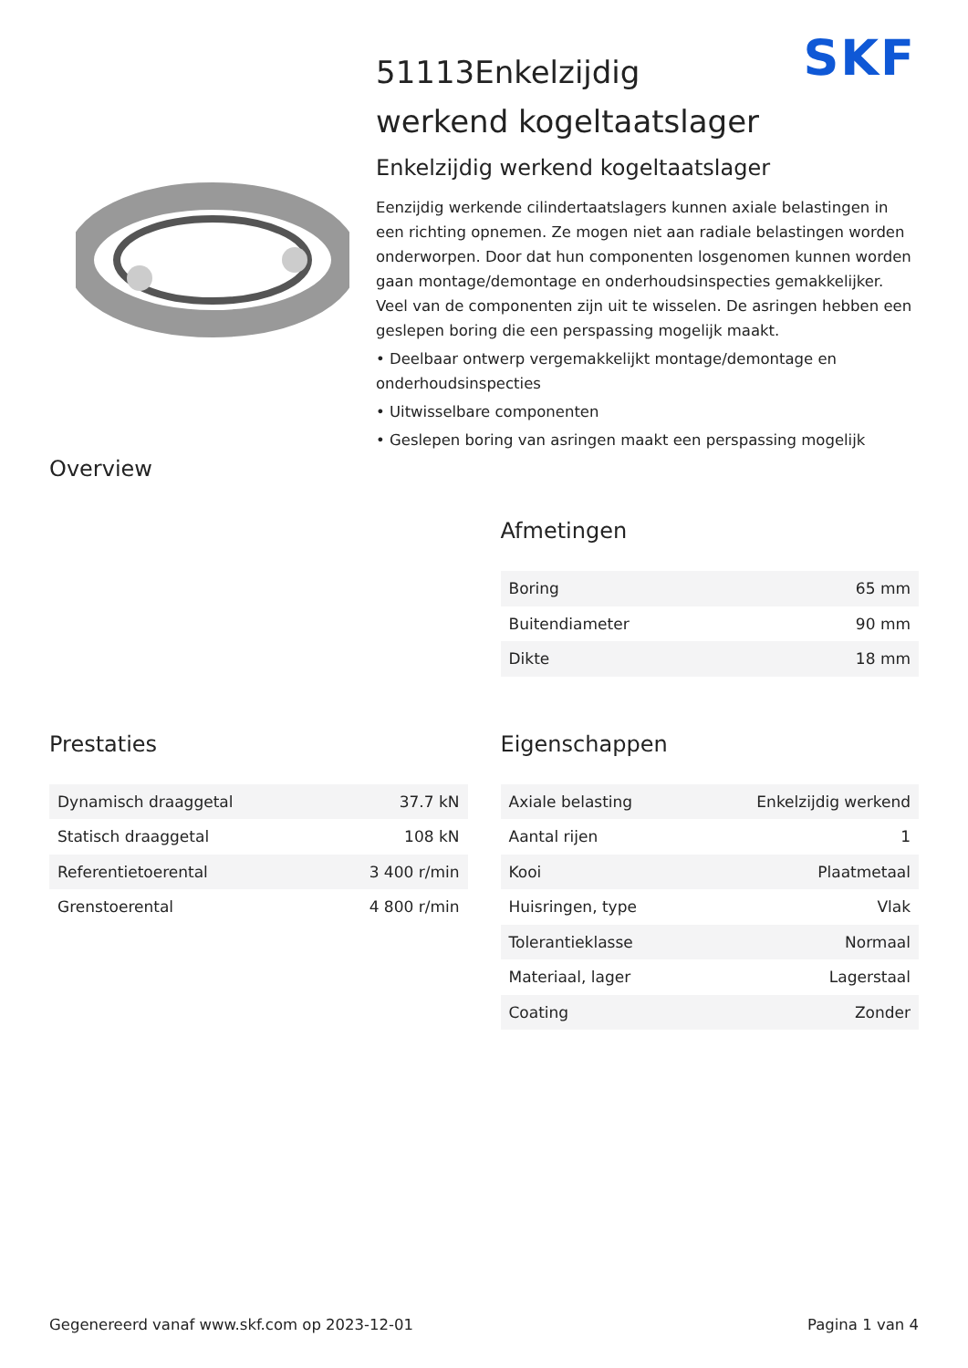SKF
51113Enkelzijdig werkend kogeltaatslager
Enkelzijdig werkend kogeltaatslager
Eenzijdig werkende cilindertaatslagers kunnen axiale belastingen in een richting opnemen. Ze mogen niet aan radiale belastingen worden onderworpen. Door dat hun componenten losgenomen kunnen worden gaan montage/demontage en onderhoudsinspecties gemakkelijker. Veel van de componenten zijn uit te wisselen. De asringen hebben een geslepen boring die een perspassing mogelijk maakt.
• Deelbaar ontwerp vergemakkelijkt montage/demontage en onderhoudsinspecties
• Uitwisselbare componenten
• Geslepen boring van asringen maakt een perspassing mogelijk
Overview
Afmetingen
| Boring | 65 mm |
| Buitendiameter | 90 mm |
| Dikte | 18 mm |
Prestaties
| Dynamisch draaggetal | 37.7 kN |
| Statisch draaggetal | 108 kN |
| Referentietoerental | 3 400 r/min |
| Grenstoerental | 4 800 r/min |
Eigenschappen
| Axiale belasting | Enkelzijdig werkend |
| Aantal rijen | 1 |
| Kooi | Plaatmetaal |
| Huisringen, type | Vlak |
| Tolerantieklasse | Normaal |
| Materiaal, lager | Lagerstaal |
| Coating | Zonder |
Gegenereerd vanaf www.skf.com op 2023-12-01 Pagina 1 van 4